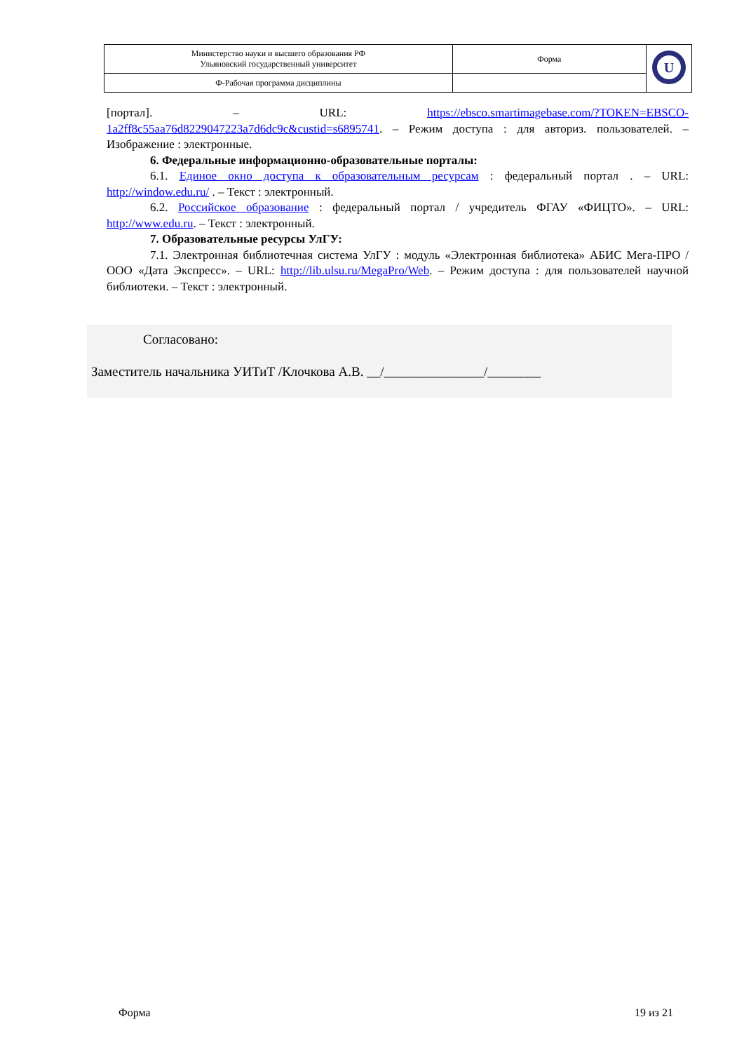| Министерство науки и высшего образования РФ Ульяновский государственный университет | Форма | U |
| Ф-Рабочая программа дисциплины | | |
[портал]. – URL: https://ebsco.smartimagebase.com/?TOKEN=EBSCO-1a2ff8c55aa76d8229047223a7d6dc9c&custid=s6895741. – Режим доступа : для авториз. пользователей. – Изображение : электронные.
6. Федеральные информационно-образовательные порталы:
6.1. Единое окно доступа к образовательным ресурсам : федеральный портал . – URL: http://window.edu.ru/ . – Текст : электронный.
6.2. Российское образование : федеральный портал / учредитель ФГАУ «ФИЦТО». – URL: http://www.edu.ru. – Текст : электронный.
7. Образовательные ресурсы УлГУ:
7.1. Электронная библиотечная система УлГУ : модуль «Электронная библиотека» АБИС Мега-ПРО / ООО «Дата Экспресс». – URL: http://lib.ulsu.ru/MegaPro/Web. – Режим доступа : для пользователей научной библиотеки. – Текст : электронный.
Согласовано:
Заместитель начальника УИТиТ /Клочкова А.В. __/_______________/________
Форма 19 из 21